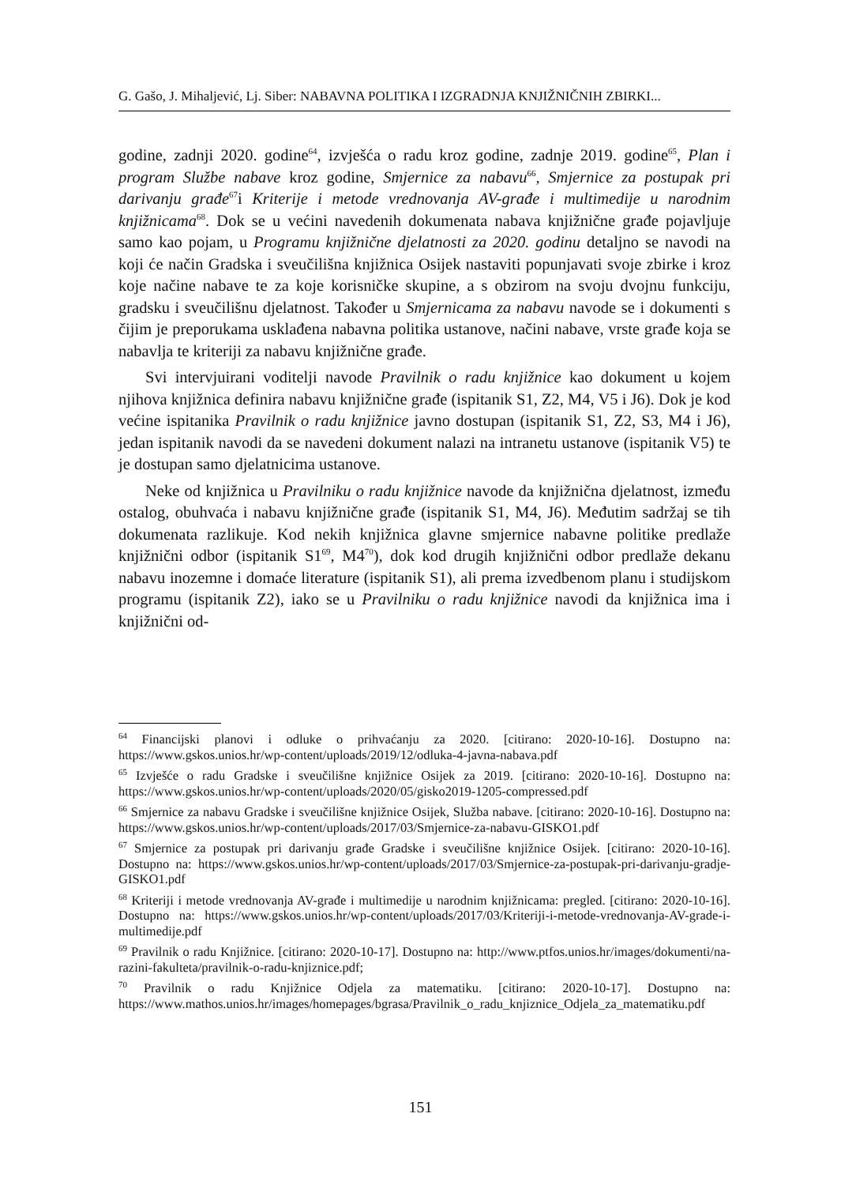G. Gašo, J. Mihaljević, Lj. Siber: NABAVNA POLITIKA I IZGRADNJA KNJIŽNIČNIH ZBIRKI...
godine, zadnji 2020. godine<sup>64</sup>, izvješća o radu kroz godine, zadnje 2019. godine<sup>65</sup>, Plan i program Službe nabave kroz godine, Smjernice za nabavu<sup>66</sup>, Smjernice za postupak pri darivanju građe<sup>67</sup>i Kriterije i metode vrednovanja AV-građe i multimedije u narodnim knjižnicama<sup>68</sup>. Dok se u većini navedenih dokumenata nabava knjižnične građe pojavljuje samo kao pojam, u Programu knjižnične djelatnosti za 2020. godinu detaljno se navodi na koji će način Gradska i sveučilišna knjižnica Osijek nastaviti popunjavati svoje zbirke i kroz koje načine nabave te za koje korisničke skupine, a s obzirom na svoju dvojnu funkciju, gradsku i sveučilišnu djelatnost. Također u Smjernicama za nabavu navode se i dokumenti s čijim je preporukama usklađena nabavna politika ustanove, načini nabave, vrste građe koja se nabavlja te kriteriji za nabavu knjižnične građe.
Svi intervjuirani voditelji navode Pravilnik o radu knjižnice kao dokument u kojem njihova knjižnica definira nabavu knjižnične građe (ispitanik S1, Z2, M4, V5 i J6). Dok je kod većine ispitanika Pravilnik o radu knjižnice javno dostupan (ispitanik S1, Z2, S3, M4 i J6), jedan ispitanik navodi da se navedeni dokument nalazi na intranetu ustanove (ispitanik V5) te je dostupan samo djelatnicima ustanove.
Neke od knjižnica u Pravilniku o radu knjižnice navode da knjižnična djelatnost, između ostalog, obuhvaća i nabavu knjižnične građe (ispitanik S1, M4, J6). Međutim sadržaj se tih dokumenata razlikuje. Kod nekih knjižnica glavne smjernice nabavne politike predlaže knjižnični odbor (ispitanik S1<sup>69</sup>, M4<sup>70</sup>), dok kod drugih knjižnični odbor predlaže dekanu nabavu inozemne i domaće literature (ispitanik S1), ali prema izvedbenom planu i studijskom programu (ispitanik Z2), iako se u Pravilniku o radu knjižnice navodi da knjižnica ima i knjižnični od-
<sup>64</sup> Financijski planovi i odluke o prihvaćanju za 2020. [citirano: 2020-10-16]. Dostupno na: https://www.gskos.unios.hr/wp-content/uploads/2019/12/odluka-4-javna-nabava.pdf
<sup>65</sup> Izvješće o radu Gradske i sveučilišne knjižnice Osijek za 2019. [citirano: 2020-10-16]. Dostupno na: https://www.gskos.unios.hr/wp-content/uploads/2020/05/gisko2019-1205-compressed.pdf
<sup>66</sup> Smjernice za nabavu Gradske i sveučilišne knjižnice Osijek, Služba nabave. [citirano: 2020-10-16]. Dostupno na: https://www.gskos.unios.hr/wp-content/uploads/2017/03/Smjernice-za-nabavu-GISKO1.pdf
<sup>67</sup> Smjernice za postupak pri darivanju građe Gradske i sveučilišne knjižnice Osijek. [citirano: 2020-10-16]. Dostupno na: https://www.gskos.unios.hr/wp-content/uploads/2017/03/Smjernice-za-postupak-pri-darivanju-gradje-GISKO1.pdf
<sup>68</sup> Kriteriji i metode vrednovanja AV-građe i multimedije u narodnim knjižnicama: pregled. [citirano: 2020-10-16]. Dostupno na: https://www.gskos.unios.hr/wp-content/uploads/2017/03/Kriteriji-i-metode-vrednovanja-AV-grade-i-multimedije.pdf
<sup>69</sup> Pravilnik o radu Knjižnice. [citirano: 2020-10-17]. Dostupno na: http://www.ptfos.unios.hr/images/dokumenti/na-razini-fakulteta/pravilnik-o-radu-knjiznice.pdf;
<sup>70</sup> Pravilnik o radu Knjižnice Odjela za matematiku. [citirano: 2020-10-17]. Dostupno na: https://www.mathos.unios.hr/images/homepages/bgrasa/Pravilnik_o_radu_knjiznice_Odjela_za_matematiku.pdf
151